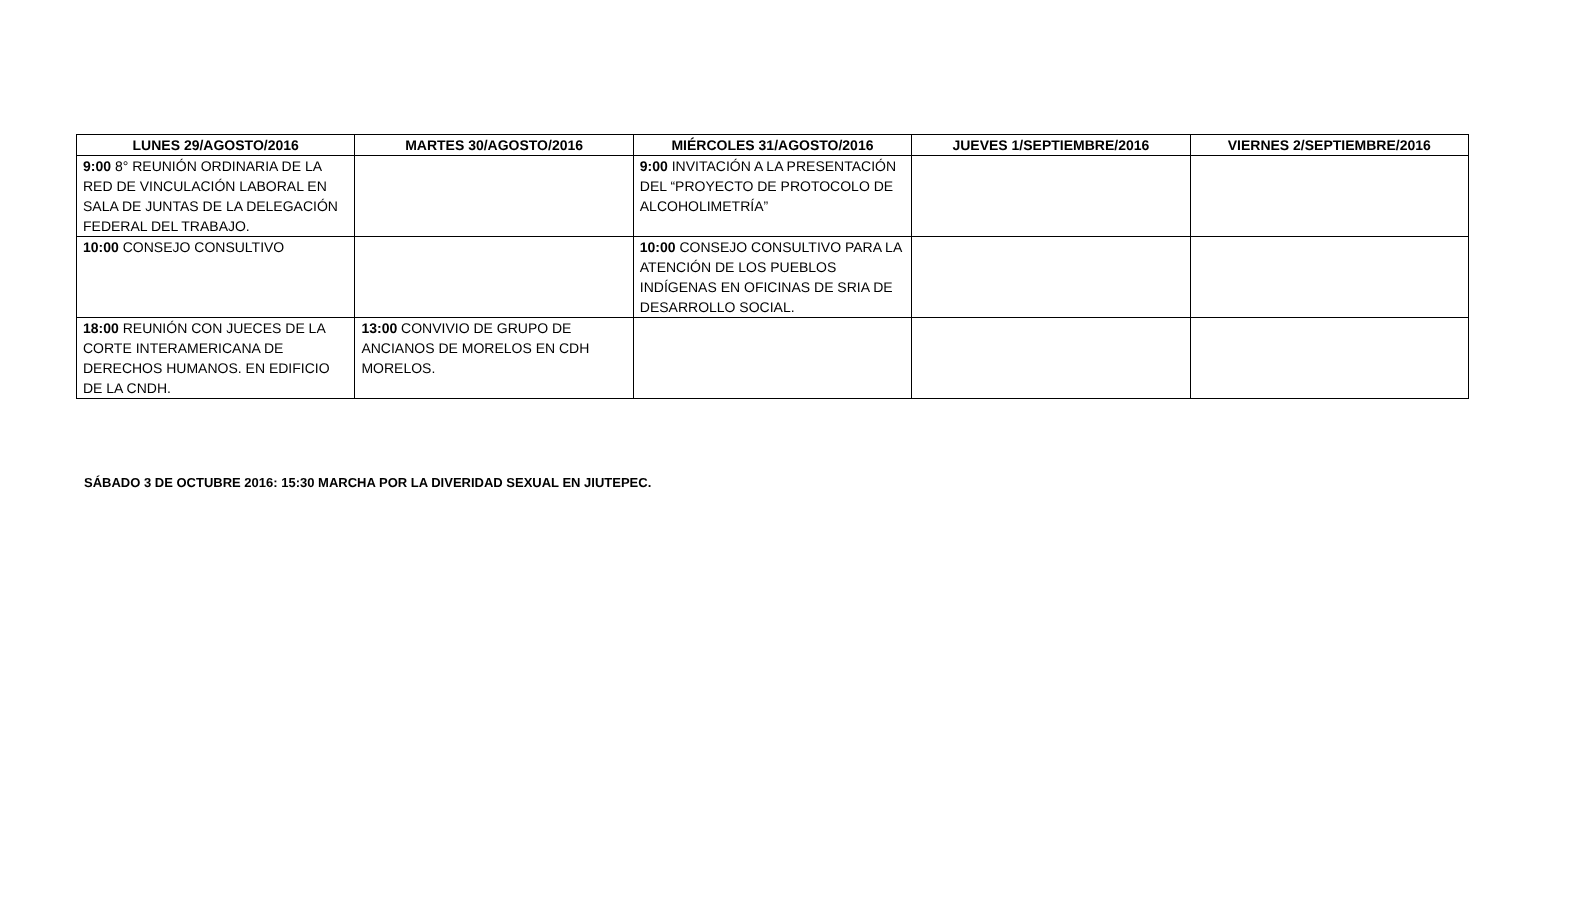| LUNES 29/AGOSTO/2016 | MARTES 30/AGOSTO/2016 | MIÉRCOLES 31/AGOSTO/2016 | JUEVES 1/SEPTIEMBRE/2016 | VIERNES 2/SEPTIEMBRE/2016 |
| --- | --- | --- | --- | --- |
| 9:00 8° REUNIÓN ORDINARIA DE LA RED DE VINCULACIÓN LABORAL EN SALA DE JUNTAS DE LA DELEGACIÓN FEDERAL DEL TRABAJO. | | 9:00 INVITACIÓN A LA PRESENTACIÓN DEL “PROYECTO DE PROTOCOLO DE ALCOHOLIMETRÍA” | | |
| 10:00 CONSEJO CONSULTIVO | | 10:00 CONSEJO CONSULTIVO PARA LA ATENCIÓN DE LOS PUEBLOS INDÍGENAS EN OFICINAS DE SRIA DE DESARROLLO SOCIAL. | | |
| 18:00 REUNIÓN CON JUECES DE LA CORTE INTERAMERICANA DE DERECHOS HUMANOS. EN EDIFICIO DE LA CNDH. | 13:00 CONVIVIO DE GRUPO DE ANCIANOS DE MORELOS EN CDH MORELOS. | | | |
SÁBADO 3 DE OCTUBRE 2016: 15:30 MARCHA POR LA DIVERIDAD SEXUAL EN JIUTEPEC.